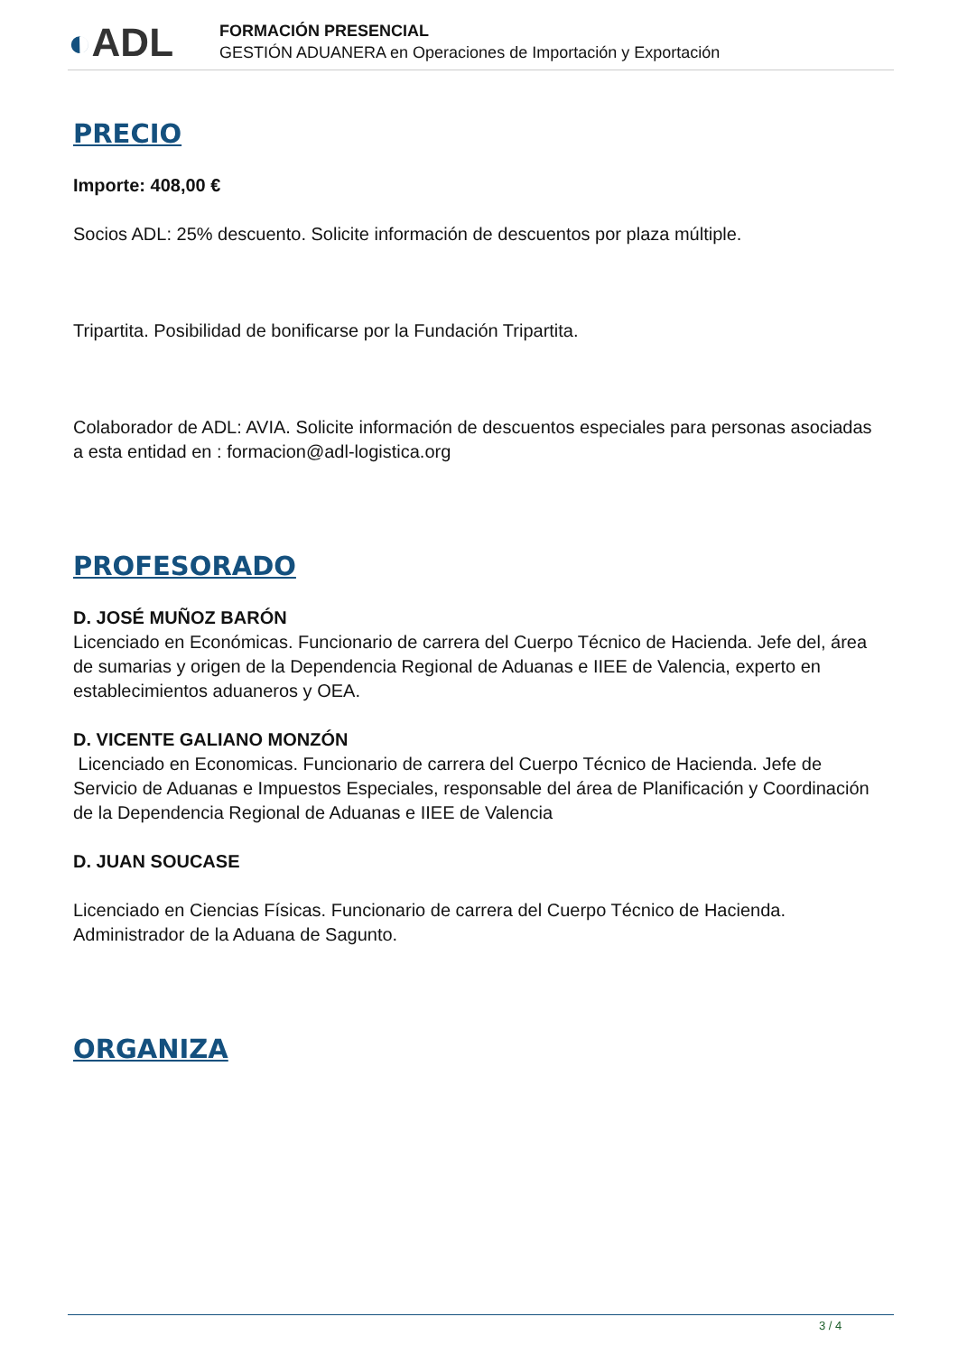◐ADL
FORMACIÓN PRESENCIAL
GESTIÓN ADUANERA en Operaciones de Importación y Exportación
PRECIO
Importe: 408,00 €
Socios ADL: 25% descuento. Solicite información de descuentos por plaza múltiple.
Tripartita. Posibilidad de bonificarse por la Fundación Tripartita.
Colaborador de ADL: AVIA. Solicite información de descuentos especiales para personas asociadas a esta entidad en : formacion@adl-logistica.org
PROFESORADO
D. JOSÉ MUÑOZ BARÓN
Licenciado en Económicas. Funcionario de carrera del Cuerpo Técnico de Hacienda. Jefe del, área de sumarias y origen de la Dependencia Regional de Aduanas e IIEE de Valencia, experto en establecimientos aduaneros y OEA.
D. VICENTE GALIANO MONZÓN
Licenciado en Economicas. Funcionario de carrera del Cuerpo Técnico de Hacienda. Jefe de Servicio de Aduanas e Impuestos Especiales, responsable del área de Planificación y Coordinación de la Dependencia Regional de Aduanas e IIEE de Valencia
D. JUAN SOUCASE
Licenciado en Ciencias Físicas. Funcionario de carrera del Cuerpo Técnico de Hacienda. Administrador de la Aduana de Sagunto.
ORGANIZA
3 / 4